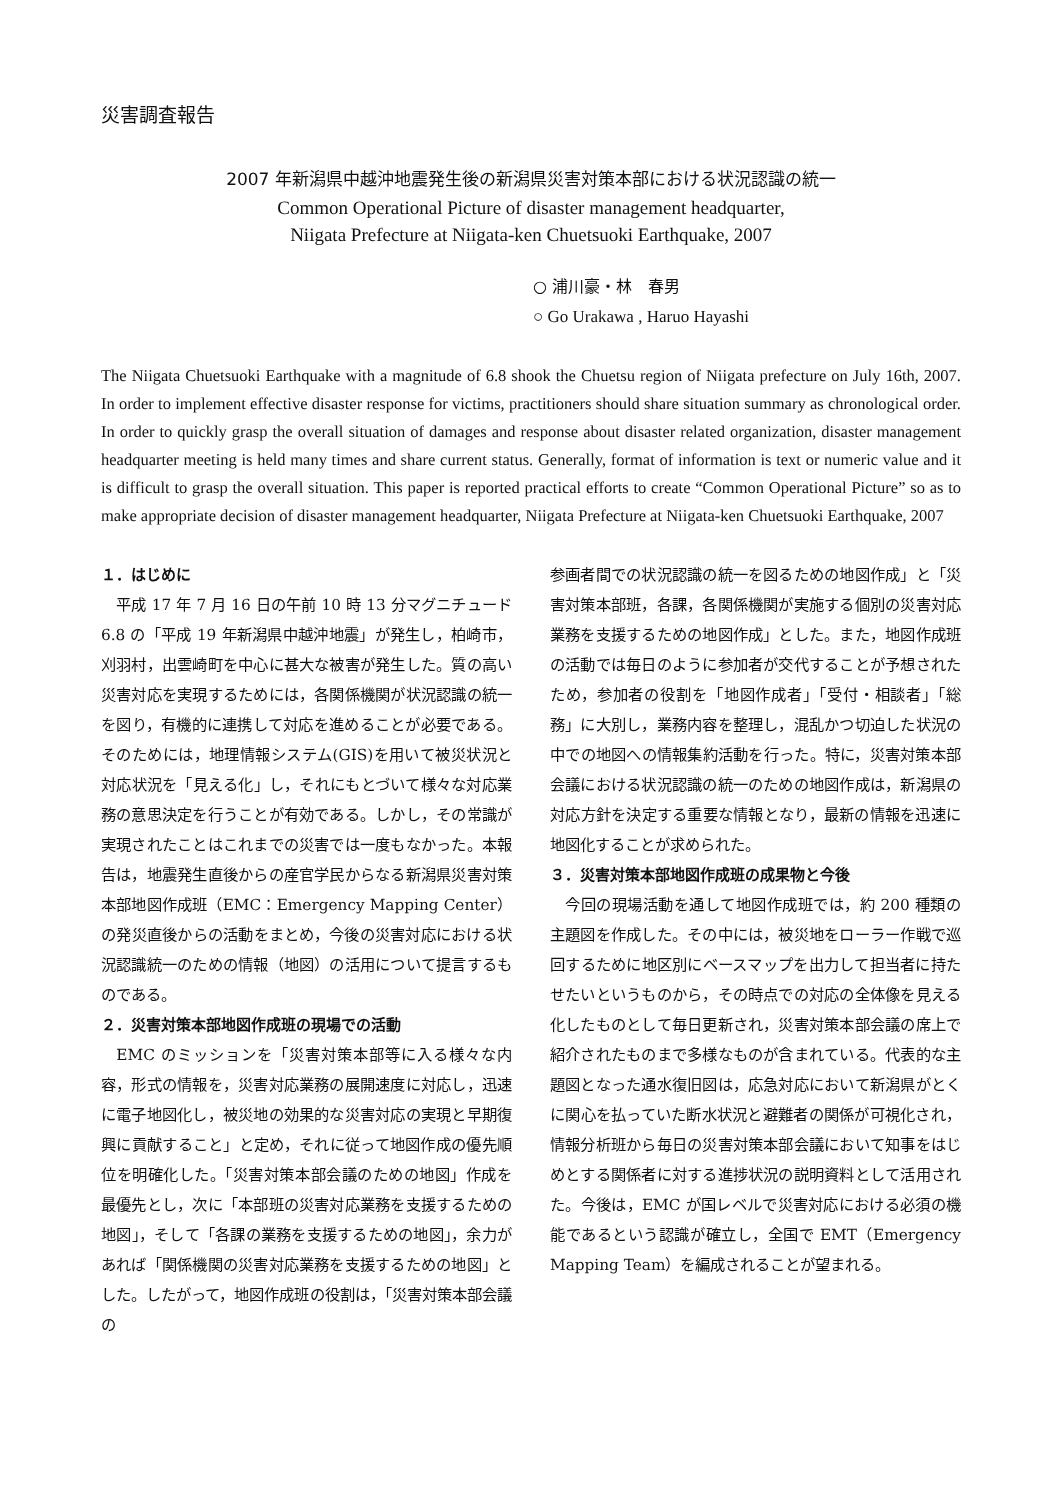災害調査報告
2007 年新潟県中越沖地震発生後の新潟県災害対策本部における状況認識の統一
Common Operational Picture of disaster management headquarter,
Niigata Prefecture at Niigata-ken Chuetsuoki Earthquake, 2007
○ 浦川豪・林　春男
○ Go Urakawa , Haruo Hayashi
The Niigata Chuetsuoki Earthquake with a magnitude of 6.8 shook the Chuetsu region of Niigata prefecture on July 16th, 2007. In order to implement effective disaster response for victims, practitioners should share situation summary as chronological order. In order to quickly grasp the overall situation of damages and response about disaster related organization, disaster management headquarter meeting is held many times and share current status. Generally, format of information is text or numeric value and it is difficult to grasp the overall situation. This paper is reported practical efforts to create “Common Operational Picture” so as to make appropriate decision of disaster management headquarter, Niigata Prefecture at Niigata-ken Chuetsuoki Earthquake, 2007
１．はじめに
平成 17 年 7 月 16 日の午前 10 時 13 分マグニチュード 6.8 の「平成 19 年新潟県中越沖地震」が発生し，柏崎市，刈羽村，出雲崎町を中心に甚大な被害が発生した。質の高い災害対応を実現するためには，各関係機関が状況認識の統一を図り，有機的に連携して対応を進めることが必要である。そのためには，地理情報システム(GIS)を用いて被災状況と対応状況を「見える化」し，それにもとづいて様々な対応業務の意思決定を行うことが有効である。しかし，その常識が実現されたことはこれまでの災害では一度もなかった。本報告は，地震発生直後からの産官学民からなる新潟県災害対策本部地図作成班（EMC：Emergency Mapping Center）の発災直後からの活動をまとめ，今後の災害対応における状況認識統一のための情報（地図）の活用について提言するものである。
２．災害対策本部地図作成班の現場での活動
EMC のミッションを「災害対策本部等に入る様々な内容，形式の情報を，災害対応業務の展開速度に対応し，迅速に電子地図化し，被災地の効果的な災害対応の実現と早期復興に貢献すること」と定め，それに従って地図作成の優先順位を明確化した。「災害対策本部会議のための地図」作成を最優先とし，次に「本部班の災害対応業務を支援するための地図」，そして「各課の業務を支援するための地図」，余力があれば「関係機関の災害対応業務を支援するための地図」とした。したがって，地図作成班の役割は，「災害対策本部会議の
参画者間での状況認識の統一を図るための地図作成」と「災害対策本部班，各課，各関係機関が実施する個別の災害対応業務を支援するための地図作成」とした。また，地図作成班の活動では毎日のように参加者が交代することが予想されたため，参加者の役割を「地図作成者」「受付・相談者」「総務」に大別し，業務内容を整理し，混乱かつ切迫した状況の中での地図への情報集約活動を行った。特に，災害対策本部会議における状況認識の統一のための地図作成は，新潟県の対応方針を決定する重要な情報となり，最新の情報を迅速に地図化することが求められた。
３．災害対策本部地図作成班の成果物と今後
今回の現場活動を通して地図作成班では，約 200 種類の主題図を作成した。その中には，被災地をローラー作戦で巡回するために地区別にベースマップを出力して担当者に持たせたいというものから，その時点での対応の全体像を見える化したものとして毎日更新され，災害対策本部会議の席上で紹介されたものまで多様なものが含まれている。代表的な主題図となった通水復旧図は，応急対応において新潟県がとくに関心を払っていた断水状況と避難者の関係が可視化され，情報分析班から毎日の災害対策本部会議において知事をはじめとする関係者に対する進捗状況の説明資料として活用された。今後は，EMC が国レベルで災害対応における必須の機能であるという認識が確立し，全国で EMT（Emergency Mapping Team）を編成されることが望まれる。